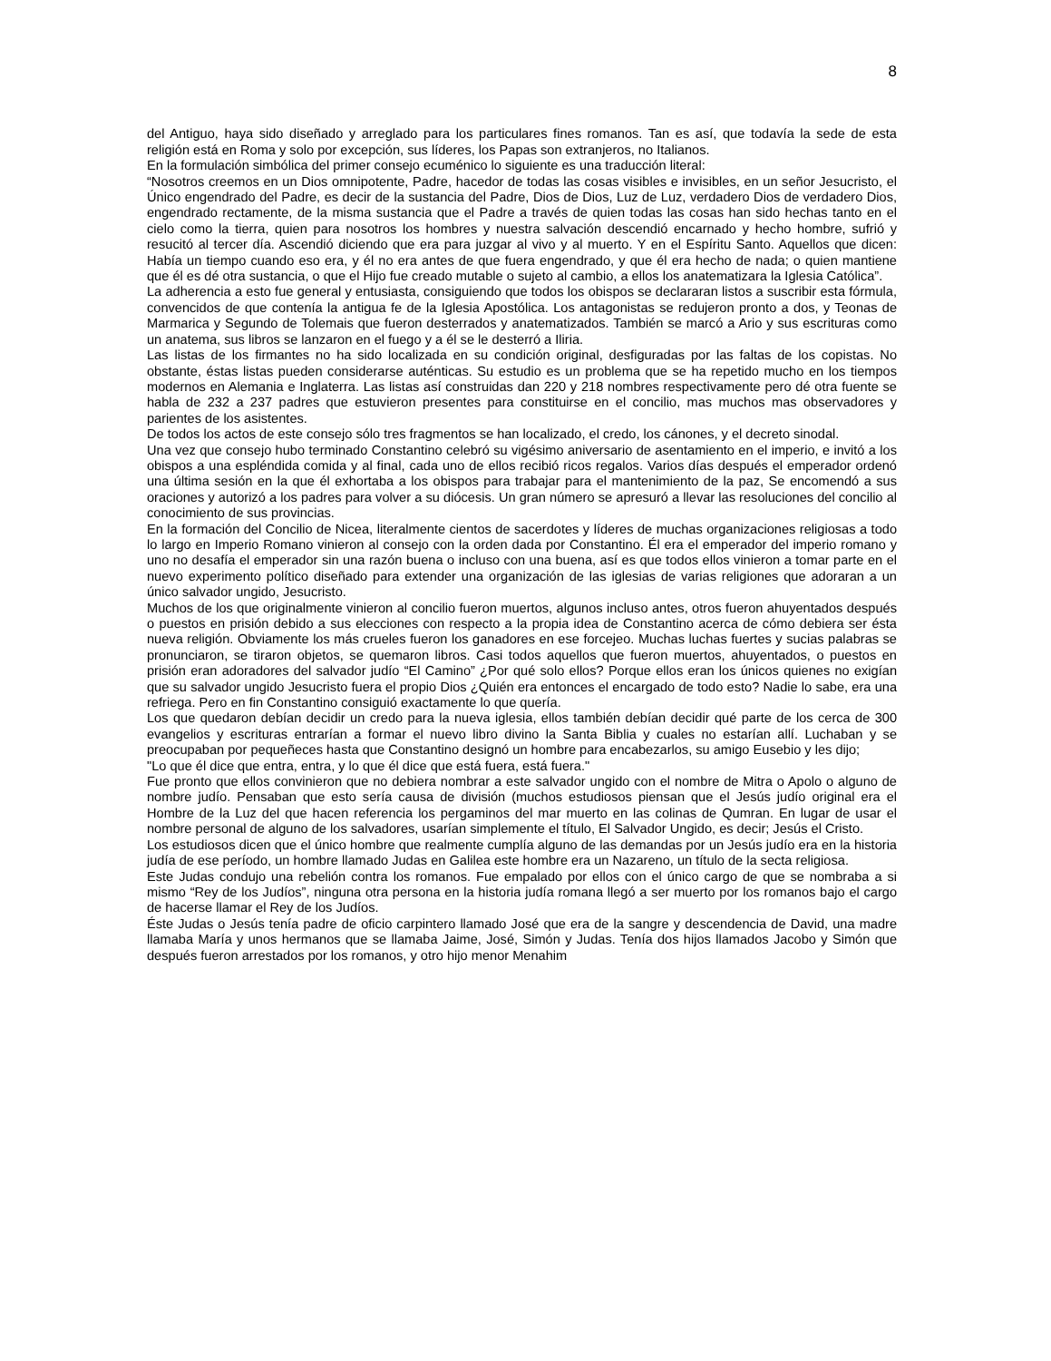8
del Antiguo, haya sido diseñado y arreglado para los particulares fines romanos. Tan es así, que todavía la sede de esta religión está en Roma y solo por excepción, sus líderes, los Papas son extranjeros, no Italianos.
En la formulación simbólica del primer consejo ecuménico lo siguiente es una traducción literal:
“Nosotros creemos en un Dios omnipotente, Padre, hacedor de todas las cosas visibles e invisibles, en un señor Jesucristo, el Único engendrado del Padre, es decir de la sustancia del Padre, Dios de Dios, Luz de Luz, verdadero Dios de verdadero Dios, engendrado rectamente, de la misma sustancia que el Padre a través de quien todas las cosas han sido hechas tanto en el cielo como la tierra, quien para nosotros los hombres y nuestra salvación descendió encarnado y hecho hombre, sufrió y resucitó al tercer día. Ascendió diciendo que era para juzgar al vivo y al muerto. Y en el Espíritu Santo. Aquellos que dicen: Había un tiempo cuando eso era, y él no era antes de que fuera engendrado, y que él era hecho de nada; o quien mantiene que él es dé otra sustancia, o que el Hijo fue creado mutable o sujeto al cambio, a ellos los anatematizara la Iglesia Católica”.
La adherencia a esto fue general y entusiasta, consiguiendo que todos los obispos se declararan listos a suscribir esta fórmula, convencidos de que contenía la antigua fe de la Iglesia Apostólica. Los antagonistas se redujeron pronto a dos, y Teonas de Marmarica y Segundo de Tolemais que fueron desterrados y anatematizados. También se marcó a Ario y sus escrituras como un anatema, sus libros se lanzaron en el fuego y a él se le desterró a Iliria.
Las listas de los firmantes no ha sido localizada en su condición original, desfiguradas por las faltas de los copistas. No obstante, éstas listas pueden considerarse auténticas. Su estudio es un problema que se ha repetido mucho en los tiempos modernos en Alemania e Inglaterra. Las listas así construidas dan 220 y 218 nombres respectivamente pero dé otra fuente se habla de 232 a 237 padres que estuvieron presentes para constituirse en el concilio, mas muchos mas observadores y parientes de los asistentes.
De todos los actos de este consejo sólo tres fragmentos se han localizado, el credo, los cánones, y el decreto sinodal.
Una vez que consejo hubo terminado Constantino celebró su vigésimo aniversario de asentamiento en el imperio, e invitó a los obispos a una espléndida comida y al final, cada uno de ellos recibió ricos regalos. Varios días después el emperador ordenó una última sesión en la que él exhortaba a los obispos para trabajar para el mantenimiento de la paz, Se encomendó a sus oraciones y autorizó a los padres para volver a su diócesis. Un gran número se apresuró a llevar las resoluciones del concilio al conocimiento de sus provincias.
En la formación del Concilio de Nicea, literalmente cientos de sacerdotes y líderes de muchas organizaciones religiosas a todo lo largo en Imperio Romano vinieron al consejo con la orden dada por Constantino. Él era el emperador del imperio romano y uno no desafía el emperador sin una razón buena o incluso con una buena, así es que todos ellos vinieron a tomar parte en el nuevo experimento político diseñado para extender una organización de las iglesias de varias religiones que adoraran a un único salvador ungido, Jesucristo.
Muchos de los que originalmente vinieron al concilio fueron muertos, algunos incluso antes, otros fueron ahuyentados después o puestos en prisión debido a sus elecciones con respecto a la propia idea de Constantino acerca de cómo debiera ser ésta nueva religión. Obviamente los más crueles fueron los ganadores en ese forcejeo. Muchas luchas fuertes y sucias palabras se pronunciaron, se tiraron objetos, se quemaron libros. Casi todos aquellos que fueron muertos, ahuyentados, o puestos en prisión eran adoradores del salvador judío “El Camino” ¿Por qué solo ellos? Porque ellos eran los únicos quienes no exigían que su salvador ungido Jesucristo fuera el propio Dios ¿Quién era entonces el encargado de todo esto? Nadie lo sabe, era una refriega. Pero en fin Constantino consiguió exactamente lo que quería.
Los que quedaron debían decidir un credo para la nueva iglesia, ellos también debían decidir qué parte de los cerca de 300 evangelios y escrituras entrarían a formar el nuevo libro divino la Santa Biblia y cuales no estarían allí. Luchaban y se preocupaban por pequeñeces hasta que Constantino designó un hombre para encabezarlos, su amigo Eusebio y les dijo;
"Lo que él dice que entra, entra, y lo que él dice que está fuera, está fuera."
Fue pronto que ellos convinieron que no debiera nombrar a este salvador ungido con el nombre de Mitra o Apolo o alguno de nombre judío. Pensaban que esto sería causa de división (muchos estudiosos piensan que el Jesús judío original era el Hombre de la Luz del que hacen referencia los pergaminos del mar muerto en las colinas de Qumran. En lugar de usar el nombre personal de alguno de los salvadores, usarían simplemente el título, El Salvador Ungido, es decir; Jesús el Cristo.
Los estudiosos dicen que el único hombre que realmente cumplía alguno de las demandas por un Jesús judío era en la historia judía de ese período, un hombre llamado Judas en Galilea este hombre era un Nazareno, un título de la secta religiosa.
Este Judas condujo una rebelión contra los romanos. Fue empalado por ellos con el único cargo de que se nombraba a si mismo “Rey de los Judíos”, ninguna otra persona en la historia judía romana llegó a ser muerto por los romanos bajo el cargo de hacerse llamar el Rey de los Judíos.
Éste Judas o Jesús tenía padre de oficio carpintero llamado José que era de la sangre y descendencia de David, una madre llamaba María y unos hermanos que se llamaba Jaime, José, Simón y Judas. Tenía dos hijos llamados Jacobo y Simón que después fueron arrestados por los romanos, y otro hijo menor Menahim